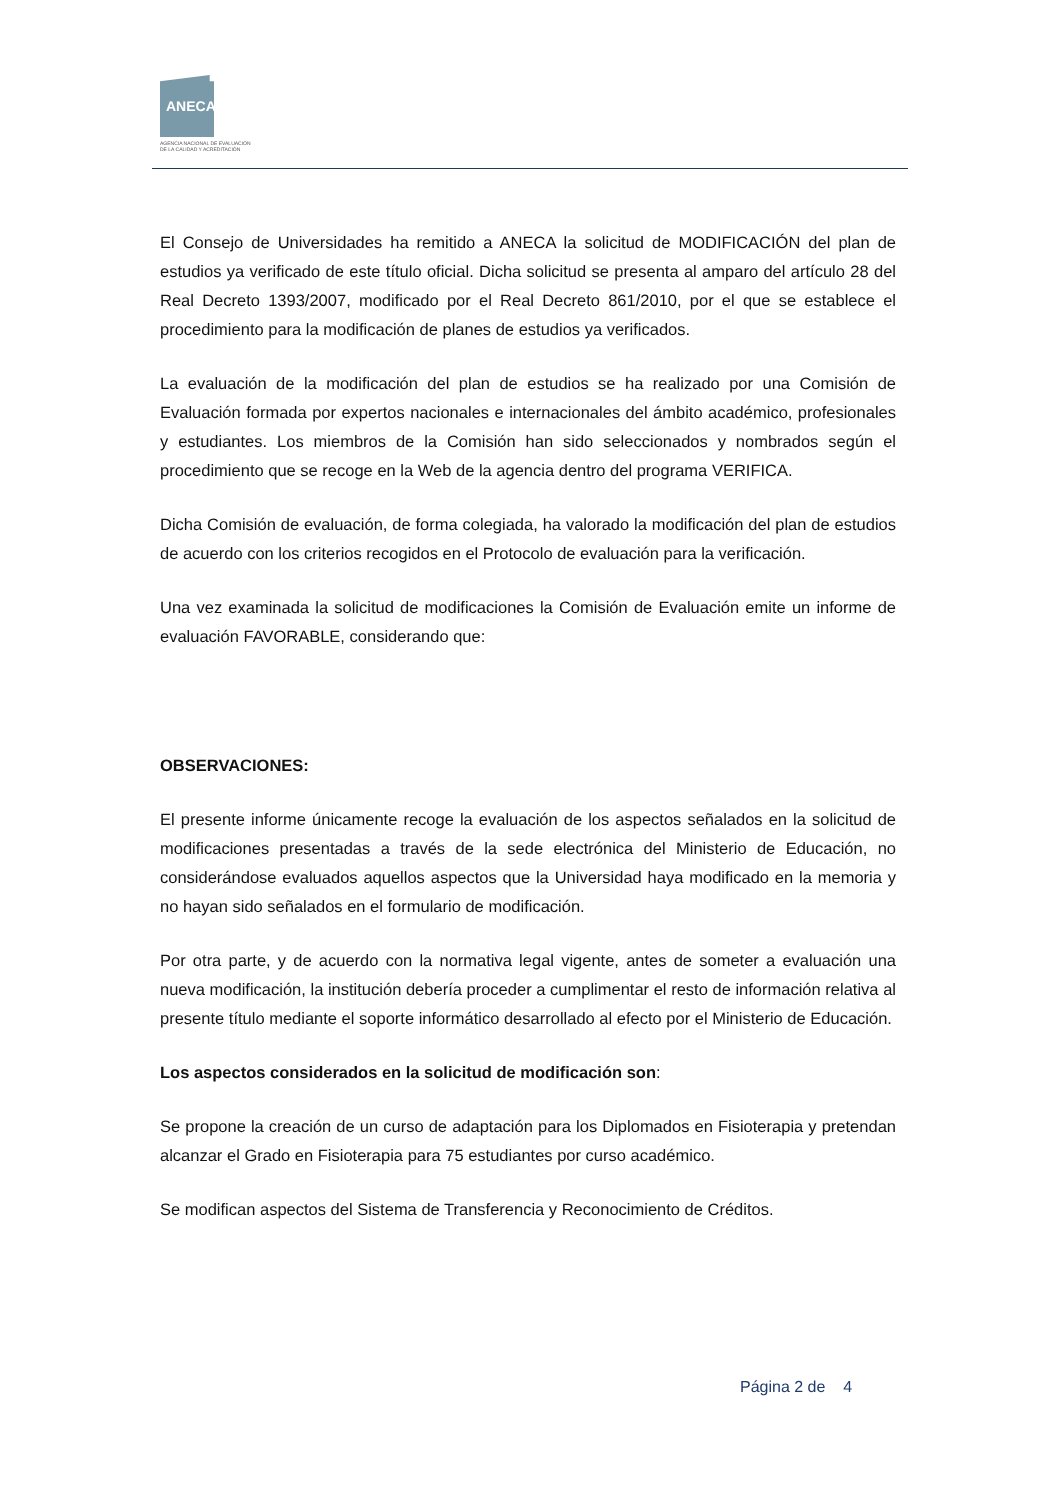ANECA
AGENCIA NACIONAL DE EVALUACIÓN
DE LA CALIDAD Y ACREDITACIÓN
El Consejo de Universidades ha remitido a ANECA la solicitud de MODIFICACIÓN del plan de estudios ya verificado de este título oficial. Dicha solicitud se presenta al amparo del artículo 28 del Real Decreto 1393/2007, modificado por el Real Decreto 861/2010, por el que se establece el procedimiento para la modificación de planes de estudios ya verificados.
La evaluación de la modificación del plan de estudios se ha realizado por una Comisión de Evaluación formada por expertos nacionales e internacionales del ámbito académico, profesionales y estudiantes. Los miembros de la Comisión han sido seleccionados y nombrados según el procedimiento que se recoge en la Web de la agencia dentro del programa VERIFICA.
Dicha Comisión de evaluación, de forma colegiada, ha valorado la modificación del plan de estudios de acuerdo con los criterios recogidos en el Protocolo de evaluación para la verificación.
Una vez examinada la solicitud de modificaciones la Comisión de Evaluación emite un informe de evaluación FAVORABLE, considerando que:
OBSERVACIONES:
El presente informe únicamente recoge la evaluación de los aspectos señalados en la solicitud de modificaciones presentadas a través de la sede electrónica del Ministerio de Educación, no considerándose evaluados aquellos aspectos que la Universidad haya modificado en la memoria y no hayan sido señalados en el formulario de modificación.
Por otra parte, y de acuerdo con la normativa legal vigente, antes de someter a evaluación una nueva modificación, la institución debería proceder a cumplimentar el resto de información relativa al presente título mediante el soporte informático desarrollado al efecto por el Ministerio de Educación.
Los aspectos considerados en la solicitud de modificación son:
Se propone la creación de un curso de adaptación para los Diplomados en Fisioterapia y pretendan alcanzar el Grado en Fisioterapia para 75 estudiantes por curso académico.
Se modifican aspectos del Sistema de Transferencia y Reconocimiento de Créditos.
Página 2 de 4